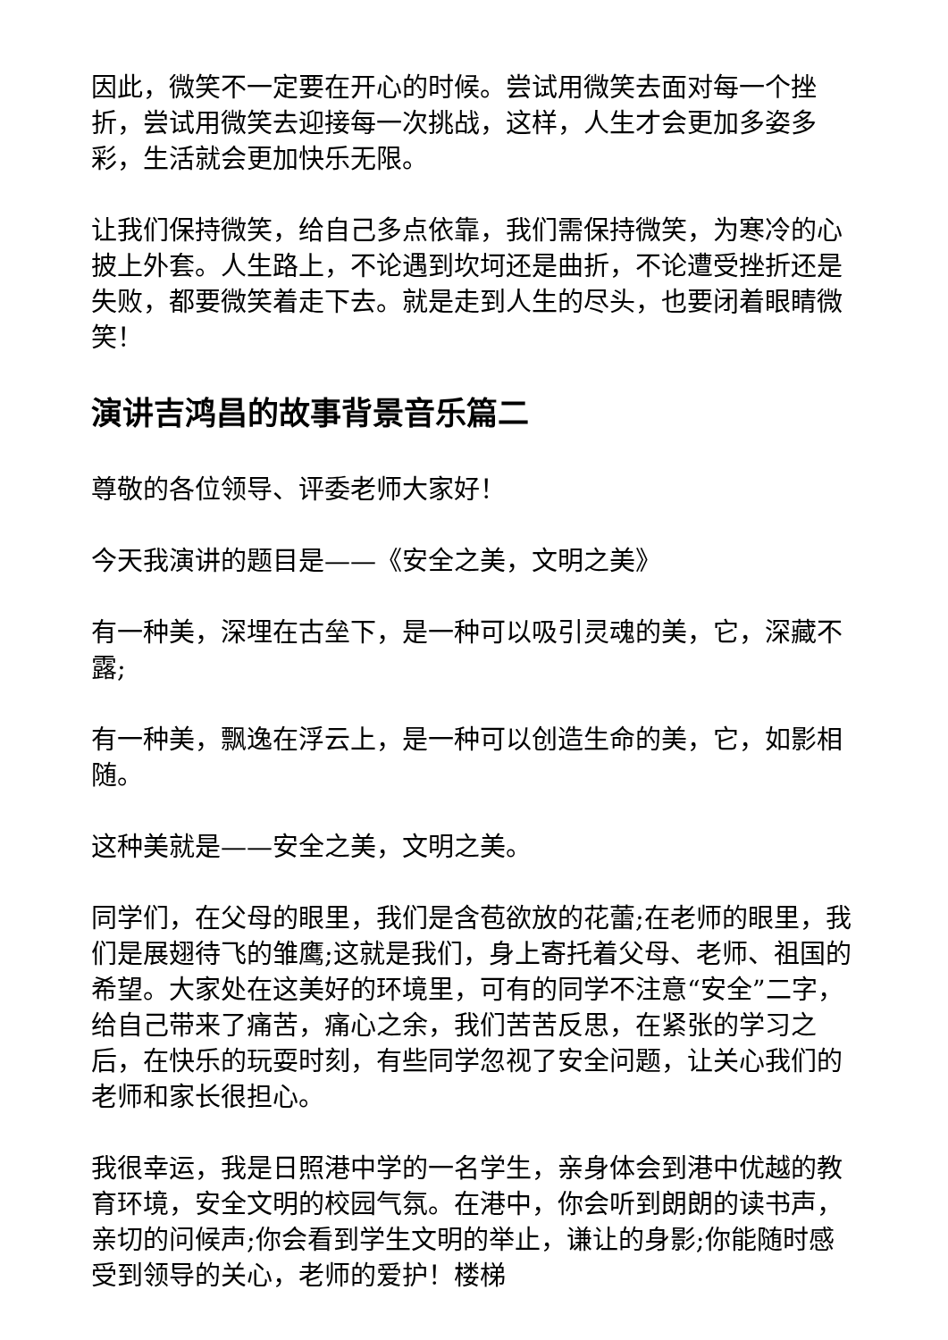因此，微笑不一定要在开心的时候。尝试用微笑去面对每一个挫折，尝试用微笑去迎接每一次挑战，这样，人生才会更加多姿多彩，生活就会更加快乐无限。
让我们保持微笑，给自己多点依靠，我们需保持微笑，为寒冷的心披上外套。人生路上，不论遇到坎坷还是曲折，不论遭受挫折还是失败，都要微笑着走下去。就是走到人生的尽头，也要闭着眼睛微笑！
演讲吉鸿昌的故事背景音乐篇二
尊敬的各位领导、评委老师大家好！
今天我演讲的题目是——《安全之美，文明之美》
有一种美，深埋在古垒下，是一种可以吸引灵魂的美，它，深藏不露;
有一种美，飘逸在浮云上，是一种可以创造生命的美，它，如影相随。
这种美就是——安全之美，文明之美。
同学们，在父母的眼里，我们是含苞欲放的花蕾;在老师的眼里，我们是展翅待飞的雏鹰;这就是我们，身上寄托着父母、老师、祖国的希望。大家处在这美好的环境里，可有的同学不注意“安全”二字，给自己带来了痛苦，痛心之余，我们苦苦反思，在紧张的学习之后，在快乐的玩耍时刻，有些同学忽视了安全问题，让关心我们的老师和家长很担心。
我很幸运，我是日照港中学的一名学生，亲身体会到港中优越的教育环境，安全文明的校园气氛。在港中，你会听到朗朗的读书声，亲切的问候声;你会看到学生文明的举止，谦让的身影;你能随时感受到领导的关心，老师的爱护！楼梯